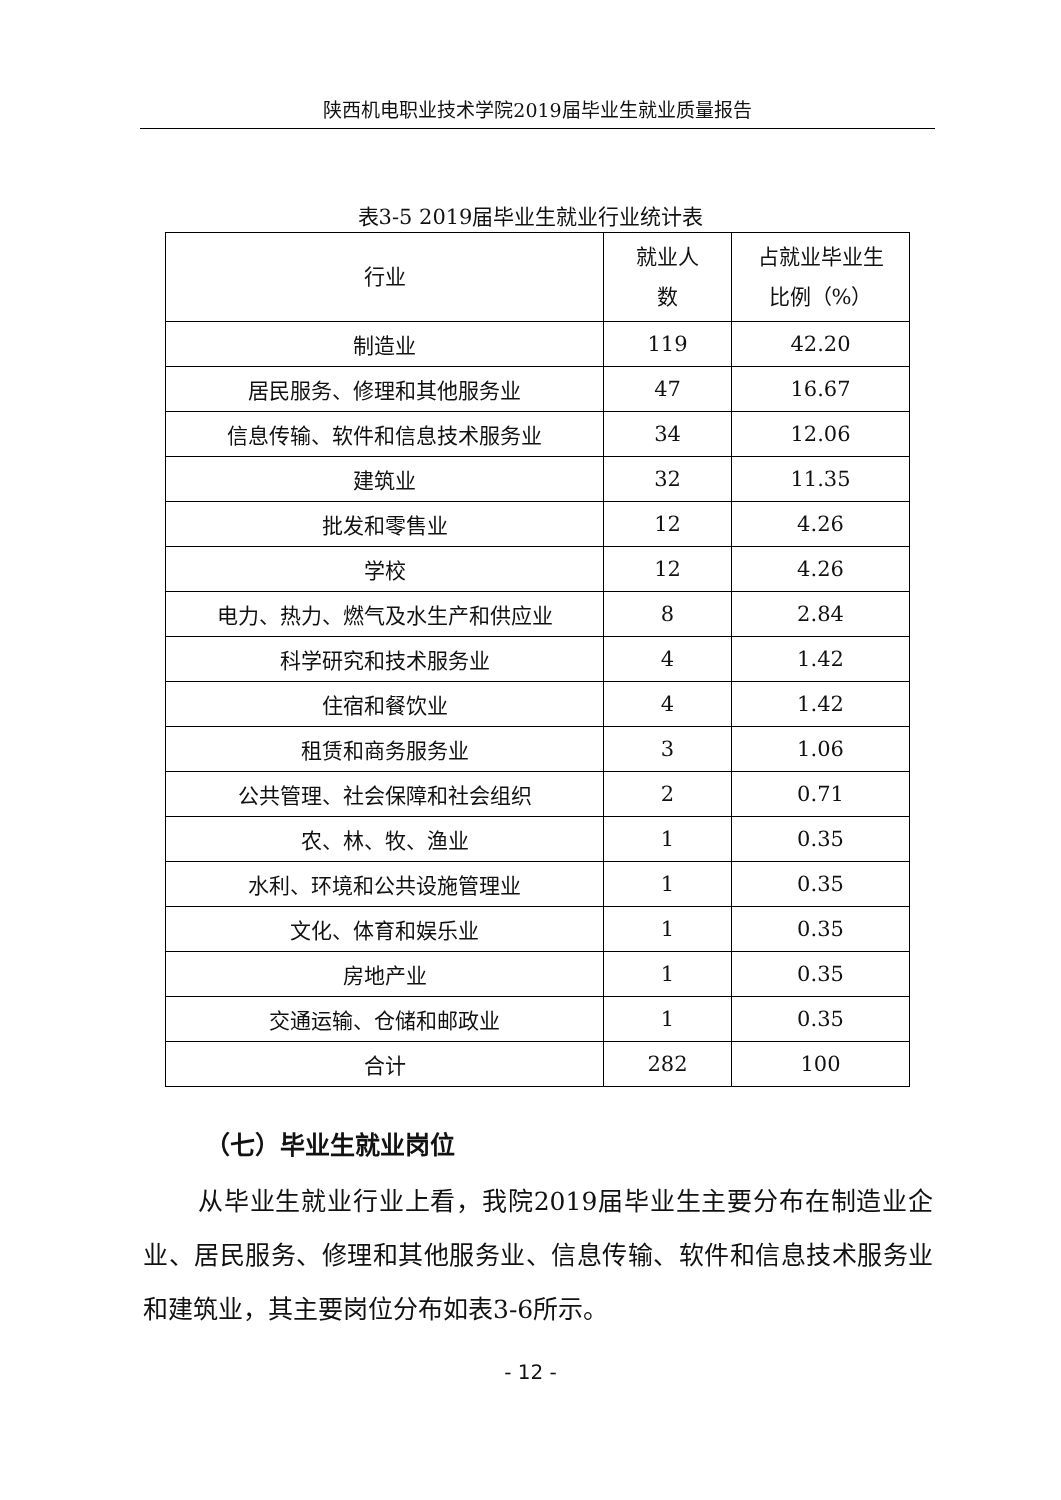陕西机电职业技术学院2019届毕业生就业质量报告
表3-5 2019届毕业生就业行业统计表
| 行业 | 就业人 数 | 占就业毕业生 比例（%） |
| --- | --- | --- |
| 制造业 | 119 | 42.20 |
| 居民服务、修理和其他服务业 | 47 | 16.67 |
| 信息传输、软件和信息技术服务业 | 34 | 12.06 |
| 建筑业 | 32 | 11.35 |
| 批发和零售业 | 12 | 4.26 |
| 学校 | 12 | 4.26 |
| 电力、热力、燃气及水生产和供应业 | 8 | 2.84 |
| 科学研究和技术服务业 | 4 | 1.42 |
| 住宿和餐饮业 | 4 | 1.42 |
| 租赁和商务服务业 | 3 | 1.06 |
| 公共管理、社会保障和社会组织 | 2 | 0.71 |
| 农、林、牧、渔业 | 1 | 0.35 |
| 水利、环境和公共设施管理业 | 1 | 0.35 |
| 文化、体育和娱乐业 | 1 | 0.35 |
| 房地产业 | 1 | 0.35 |
| 交通运输、仓储和邮政业 | 1 | 0.35 |
| 合计 | 282 | 100 |
（七）毕业生就业岗位
从毕业生就业行业上看，我院2019届毕业生主要分布在制造业企业、居民服务、修理和其他服务业、信息传输、软件和信息技术服务业和建筑业，其主要岗位分布如表3-6所示。
- 12 -